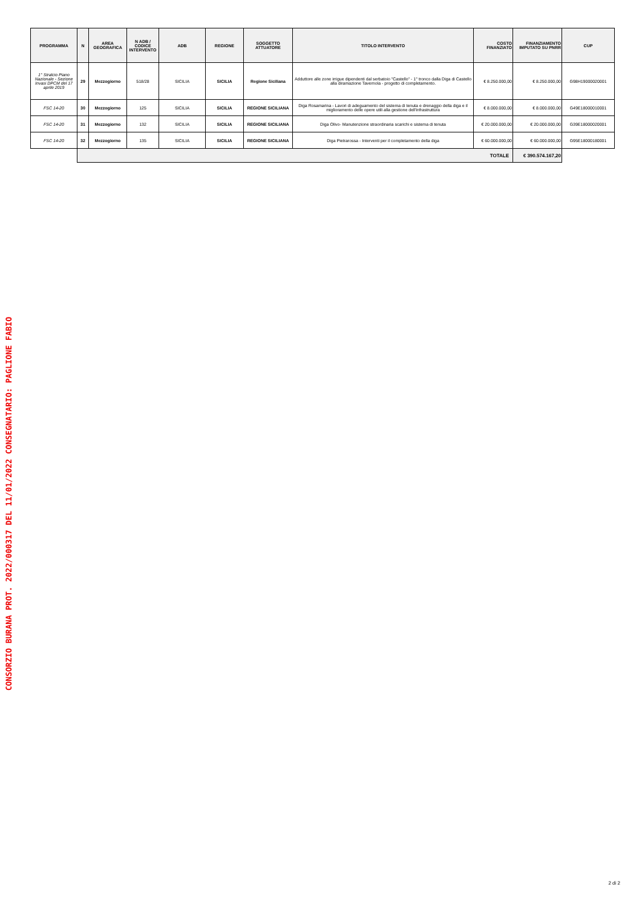CONSORZIO BURANA PROT. 2022/000317 DEL 11/01/2022 CONSEGNATARIO: PAGLIONE FABIO
| PROGRAMMA | N | AREA GEOGRAFICA | N ADB / CODICE INTERVENTO | ADB | REGIONE | SOGGETTO ATTUATORE | TITOLO INTERVENTO | COSTO FINANZIATO | FINANZIAMENTO IMPUTATO SU PNRR | CUP |
| --- | --- | --- | --- | --- | --- | --- | --- | --- | --- | --- |
| 1° Stralcio Piano Nazionale - Sezione Invasi DPCM del 17 aprile 2019 | 29 | Mezzogiorno | 518/28 | SICILIA | SICILIA | Regione Siciliana | Adduttore alle zone irrigue dipendenti dal serbatoio "Castello" - 1° tronco dalla Diga di Castello alla diramazione Tavernola - progetto di completamento. | € 8.250.000,00 | € 8.250.000,00 | G98H19000020001 |
| FSC 14-20 | 30 | Mezzogiorno | 125 | SICILIA | SICILIA | REGIONE SICILIANA | Diga Rosamarina - Lavori di adeguamento del sistema di tenuta e drenaggio della diga e il miglioramento delle opere utili alla gestione dell'infrastruttura | € 8.000.000,00 | € 8.000.000,00 | G49E18000010001 |
| FSC 14-20 | 31 | Mezzogiorno | 132 | SICILIA | SICILIA | REGIONE SICILIANA | Diga Olivo- Manutenzione straordinaria scarichi e sistema di tenuta | € 20.000.000,00 | € 20.000.000,00 | G39E18000020001 |
| FSC 14-20 | 32 | Mezzogiorno | 135 | SICILIA | SICILIA | REGIONE SICILIANA | Diga Pietrarossa - Interventi per il completamento della diga | € 60.000.000,00 | € 60.000.000,00 | G95E18000180001 |
| | TOTALE | | | | | | | | € 390.574.167,20 | |
2 di 2